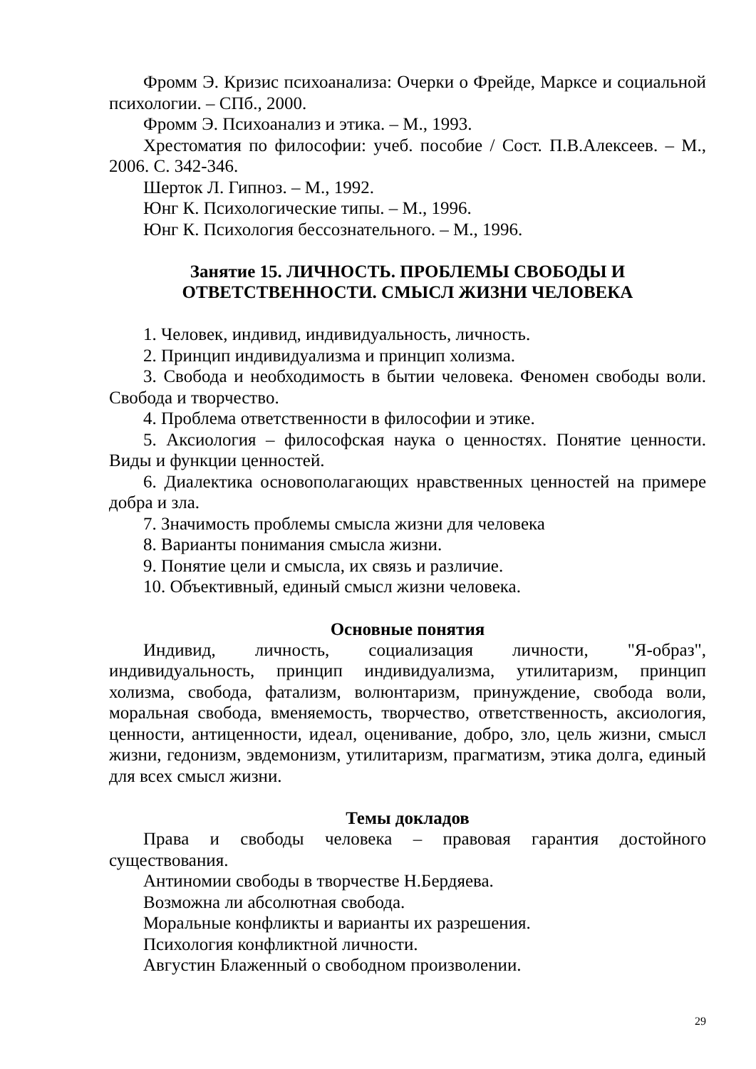Фромм Э. Кризис психоанализа: Очерки о Фрейде, Марксе и социальной психологии. – СПб., 2000.
Фромм Э. Психоанализ и этика. – М., 1993.
Хрестоматия по философии: учеб. пособие / Сост. П.В.Алексеев. – М., 2006. С. 342-346.
Шерток Л. Гипноз. – М., 1992.
Юнг К. Психологические типы. – М., 1996.
Юнг К. Психология бессознательного. – М., 1996.
Занятие 15. ЛИЧНОСТЬ. ПРОБЛЕМЫ СВОБОДЫ И
ОТВЕТСТВЕННОСТИ. СМЫСЛ ЖИЗНИ ЧЕЛОВЕКА
1. Человек, индивид, индивидуальность, личность.
2. Принцип индивидуализма и принцип холизма.
3. Свобода и необходимость в бытии человека. Феномен свободы воли. Свобода и творчество.
4. Проблема ответственности в философии и этике.
5. Аксиология – философская наука о ценностях. Понятие ценности. Виды и функции ценностей.
6. Диалектика основополагающих нравственных ценностей на примере добра и зла.
7. Значимость проблемы смысла жизни для человека
8. Варианты понимания смысла жизни.
9. Понятие цели и смысла, их связь и различие.
10. Объективный, единый смысл жизни человека.
Основные понятия
Индивид, личность, социализация личности, "Я-образ", индивидуальность, принцип индивидуализма, утилитаризм, принцип холизма, свобода, фатализм, волюнтаризм, принуждение, свобода воли, моральная свобода, вменяемость, творчество, ответственность, аксиология, ценности, антиценности, идеал, оценивание, добро, зло, цель жизни, смысл жизни, гедонизм, эвдемонизм, утилитаризм, прагматизм, этика долга, единый для всех смысл жизни.
Темы докладов
Права и свободы человека – правовая гарантия достойного существования.
Антиномии свободы в творчестве Н.Бердяева.
Возможна ли абсолютная свобода.
Моральные конфликты и варианты их разрешения.
Психология конфликтной личности.
Августин Блаженный о свободном произволении.
29